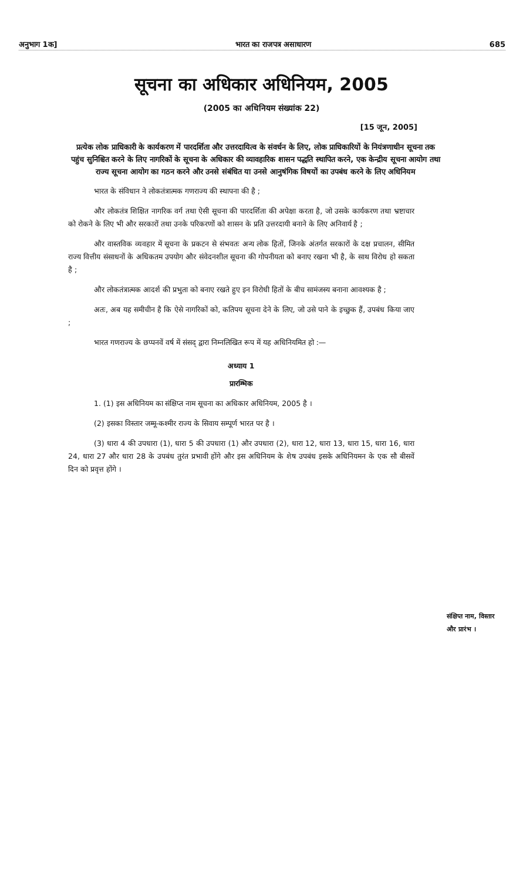अनुभाग 1क] भारत का राजपत्र असाधारण 685
सूचना का अधिकार अधिनियम, 2005
(2005 का अधिनियम संख्यांक 22)
[15 जून, 2005]
प्रत्येक लोक प्राधिकारी के कार्यकरण में पारदर्शिता और उत्तरदायित्व के संवर्धन के लिए, लोक प्राधिकारियों के नियंत्रणाधीन सूचना तक पहुंच सुनिश्चित करने के लिए नागरिकों के सूचना के अधिकार की व्यावहारिक शासन पद्धति स्थापित करने, एक केन्द्रीय सूचना आयोग तथा राज्य सूचना आयोग का गठन करने और उनसे संबंधित या उनसे आनुषंगिक विषयों का उपबंध करने के लिए अधिनियम
भारत के संविधान ने लोकतंत्रात्मक गणराज्य की स्थापना की है ;
और लोकतंत्र शिक्षित नागरिक वर्ग तथा ऐसी सूचना की पारदर्शिता की अपेक्षा करता है, जो उसके कार्यकरण तथा भ्रष्टाचार को रोकने के लिए भी और सरकारों तथा उनके परिकरणों को शासन के प्रति उत्तरदायी बनाने के लिए अनिवार्य है ;
और वास्तविक व्यवहार में सूचना के प्रकटन से संभवतः अन्य लोक हितों, जिनके अंतर्गत सरकारों के दक्ष प्रचालन, सीमित राज्य वित्तीय संसाधनों के अधिकतम उपयोग और संवेदनशील सूचना की गोपनीयता को बनाए रखना भी है, के साथ विरोध हो सकता है ;
और लोकतंत्रात्मक आदर्श की प्रभुता को बनाए रखते हुए इन विरोधी हितों के बीच सामंजस्य बनाना आवश्यक है ;
अतः, अब यह समीचीन है कि ऐसे नागरिकों को, कतिपय सूचना देने के लिए, जो उसे पाने के इच्छुक हैं, उपबंध किया जाए ;
भारत गणराज्य के छप्पनवें वर्ष में संसद् द्वारा निम्नलिखित रूप में यह अधिनियमित हो :—
अध्याय 1
प्रारम्भिक
1. (1) इस अधिनियम का संक्षिप्त नाम सूचना का अधिकार अधिनियम, 2005 है ।
संक्षिप्त नाम, विस्तार और प्रारंभ ।
(2) इसका विस्तार जम्मू-कश्मीर राज्य के सिवाय सम्पूर्ण भारत पर है ।
(3) धारा 4 की उपधारा (1), धारा 5 की उपधारा (1) और उपधारा (2), धारा 12, धारा 13, धारा 15, धारा 16, धारा 24, धारा 27 और धारा 28 के उपबंध तुरंत प्रभावी होंगे और इस अधिनियम के शेष उपबंध इसके अधिनियमन के एक सौ बीसवें दिन को प्रवृत्त होंगे ।